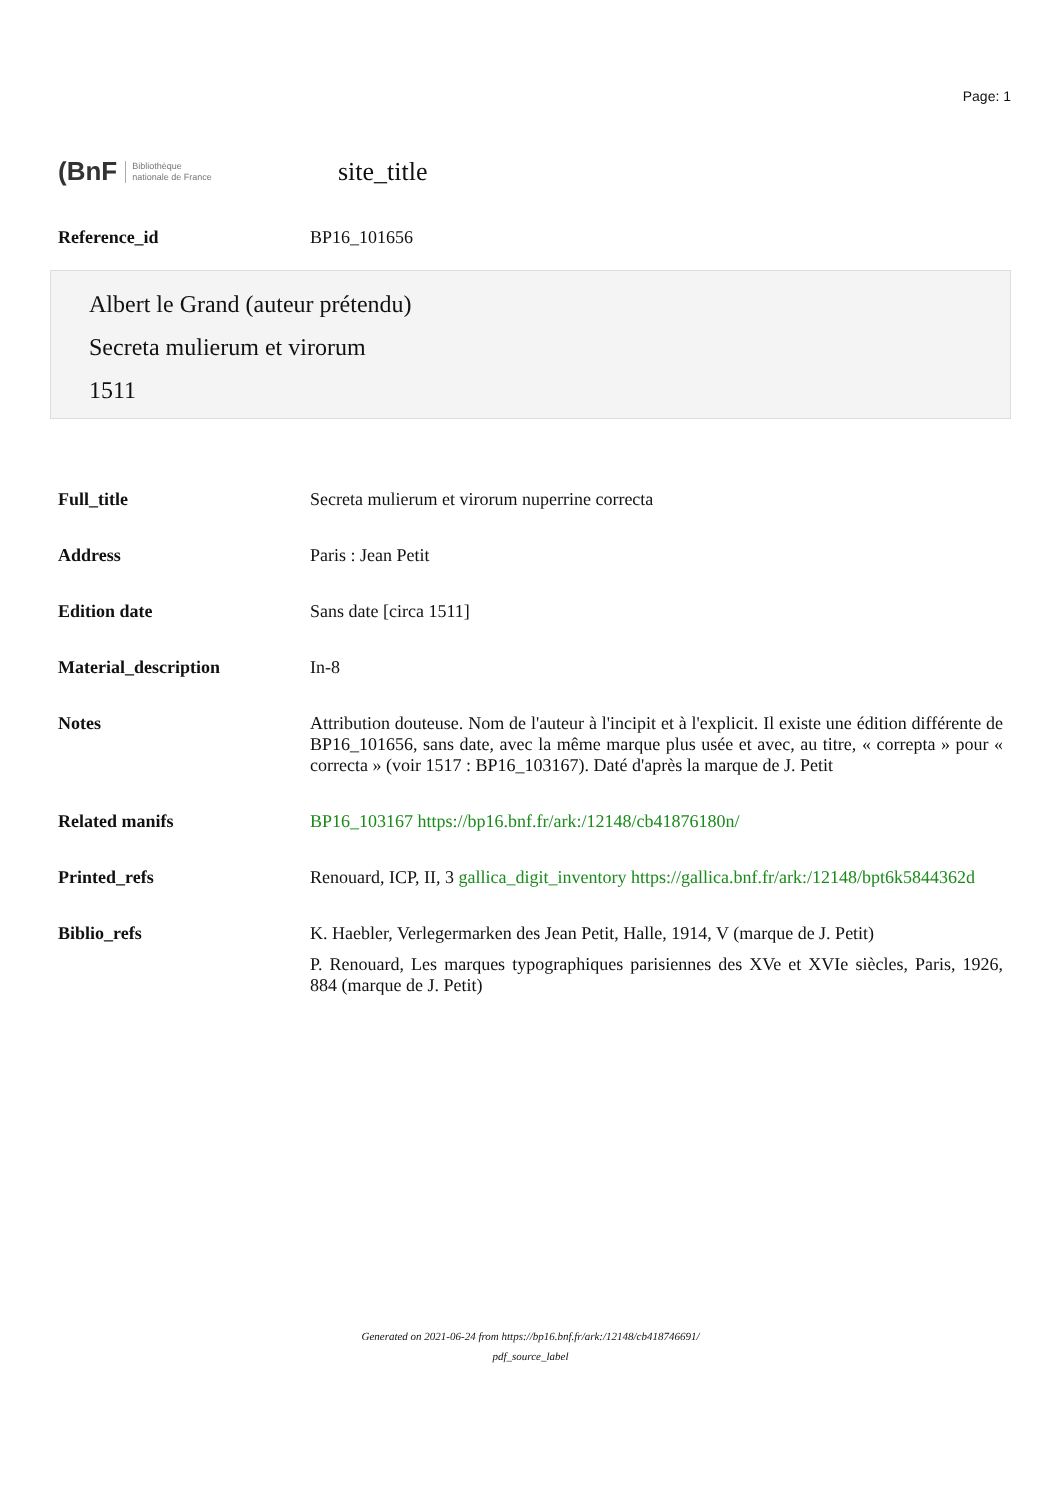Page: 1
(BnF Bibliothèque
nationale de France
site_title
| Reference_id | BP16_101656 |
Albert le Grand (auteur prétendu)
Secreta mulierum et virorum
1511
| Full_title | Secreta mulierum et virorum nuperrine correcta |
| Address | Paris : Jean Petit |
| Edition date | Sans date [circa 1511] |
| Material_description | In-8 |
| Notes | Attribution douteuse. Nom de l'auteur à l'incipit et à l'explicit. Il existe une édition différente de BP16_101656, sans date, avec la même marque plus usée et avec, au titre, « correpta » pour « correcta » (voir 1517 : BP16_103167). Daté d'après la marque de J. Petit |
| Related manifs | BP16_103167 https://bp16.bnf.fr/ark:/12148/cb41876180n/ |
| Printed_refs | Renouard, ICP, II, 3 gallica_digit_inventory https://gallica.bnf.fr/ark:/12148/bpt6k5844362d |
| Biblio_refs | K. Haebler, Verlegermarken des Jean Petit, Halle, 1914, V (marque de J. Petit) P. Renouard, Les marques typographiques parisiennes des XVe et XVIe siècles, Paris, 1926, 884 (marque de J. Petit) |
Generated on 2021-06-24 from https://bp16.bnf.fr/ark:/12148/cb418746691/
pdf_source_label